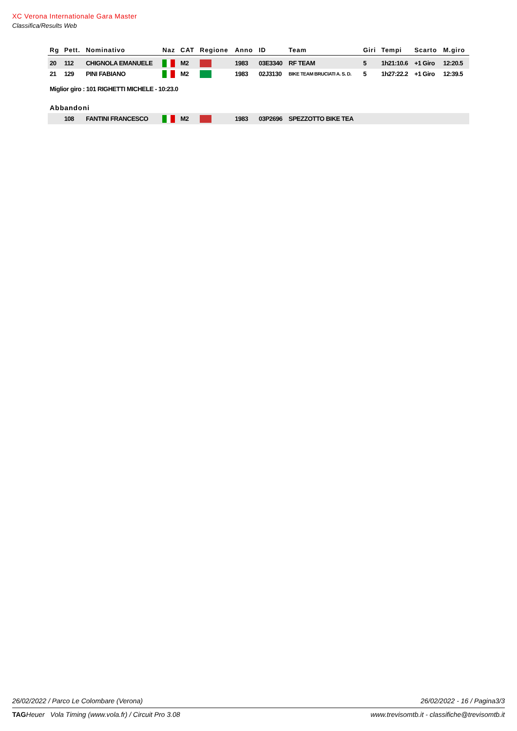XC Verona Internationale Gara Master
Classifica/Results Web
| Rg | Pett. | Nominativo | Naz | CAT | Regione | Anno | ID | Team | Giri | Tempi | Scarto | M.giro |
| --- | --- | --- | --- | --- | --- | --- | --- | --- | --- | --- | --- | --- |
| 20 | 112 | CHIGNOLA EMANUELE | | M2 | | 1983 | 03E3340 | RF TEAM | 5 | 1h21:10.6 | +1 Giro | 12:20.5 |
| 21 | 129 | PINI FABIANO | | M2 | | 1983 | 02J3130 | BIKE TEAM BRUCIATI A. S. D. | 5 | 1h27:22.2 | +1 Giro | 12:39.5 |
| Miglior giro : 101 RIGHETTI MICHELE - 10:23.0 | | | | | | | | | | | | |
| Abbandoni | | | | | | | | | | | | |
| | 108 | FANTINI FRANCESCO | | M2 | | 1983 | 03P2696 | SPEZZOTTO BIKE TEA | | | | |
26/02/2022 / Parco Le Colombare (Verona)
26/02/2022 - 16 / Pagina3/3
TAGHeuer Vola Timing (www.vola.fr) / Circuit Pro 3.08
www.trevisomtb.it - classifiche@trevisomtb.it